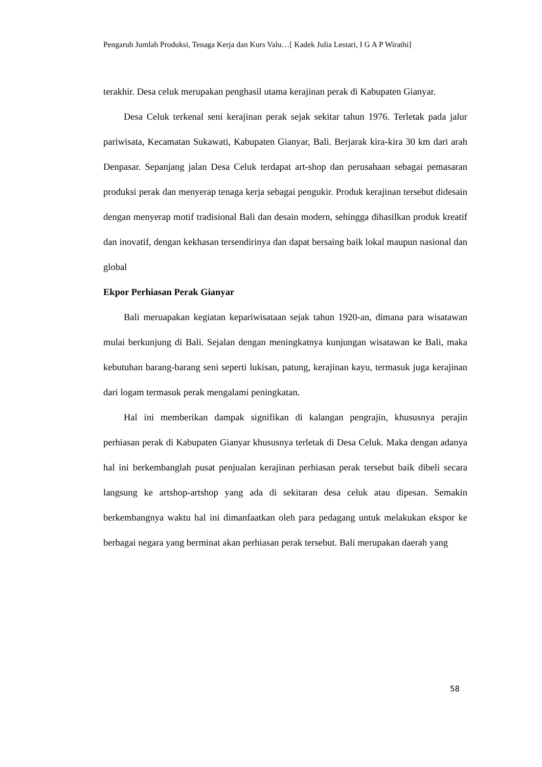Pengaruh Jumlah Produksi, Tenaga Kerja dan Kurs Valu…[ Kadek Julia Lestari, I G A P Wirathi]
terakhir. Desa celuk merupakan penghasil utama kerajinan perak di Kabupaten Gianyar.
Desa Celuk terkenal seni kerajinan perak sejak sekitar tahun 1976. Terletak pada jalur pariwisata, Kecamatan Sukawati, Kabupaten Gianyar, Bali. Berjarak kira-kira 30 km dari arah Denpasar. Sepanjang jalan Desa Celuk terdapat art-shop dan perusahaan sebagai pemasaran produksi perak dan menyerap tenaga kerja sebagai pengukir. Produk kerajinan tersebut didesain dengan menyerap motif tradisional Bali dan desain modern, sehingga dihasilkan produk kreatif dan inovatif, dengan kekhasan tersendirinya dan dapat bersaing baik lokal maupun nasional dan global
Ekpor Perhiasan Perak Gianyar
Bali meruapakan kegiatan kepariwisataan sejak tahun 1920-an, dimana para wisatawan mulai berkunjung di Bali. Sejalan dengan meningkatnya kunjungan wisatawan ke Bali, maka kebutuhan barang-barang seni seperti lukisan, patung, kerajinan kayu, termasuk juga kerajinan dari logam termasuk perak mengalami peningkatan.
Hal ini memberikan dampak signifikan di kalangan pengrajin, khususnya perajin perhiasan perak di Kabupaten Gianyar khususnya terletak di Desa Celuk. Maka dengan adanya hal ini berkembanglah pusat penjualan kerajinan perhiasan perak tersebut baik dibeli secara langsung ke artshop-artshop yang ada di sekitaran desa celuk atau dipesan. Semakin berkembangnya waktu hal ini dimanfaatkan oleh para pedagang untuk melakukan ekspor ke berbagai negara yang berminat akan perhiasan perak tersebut. Bali merupakan daerah yang
58